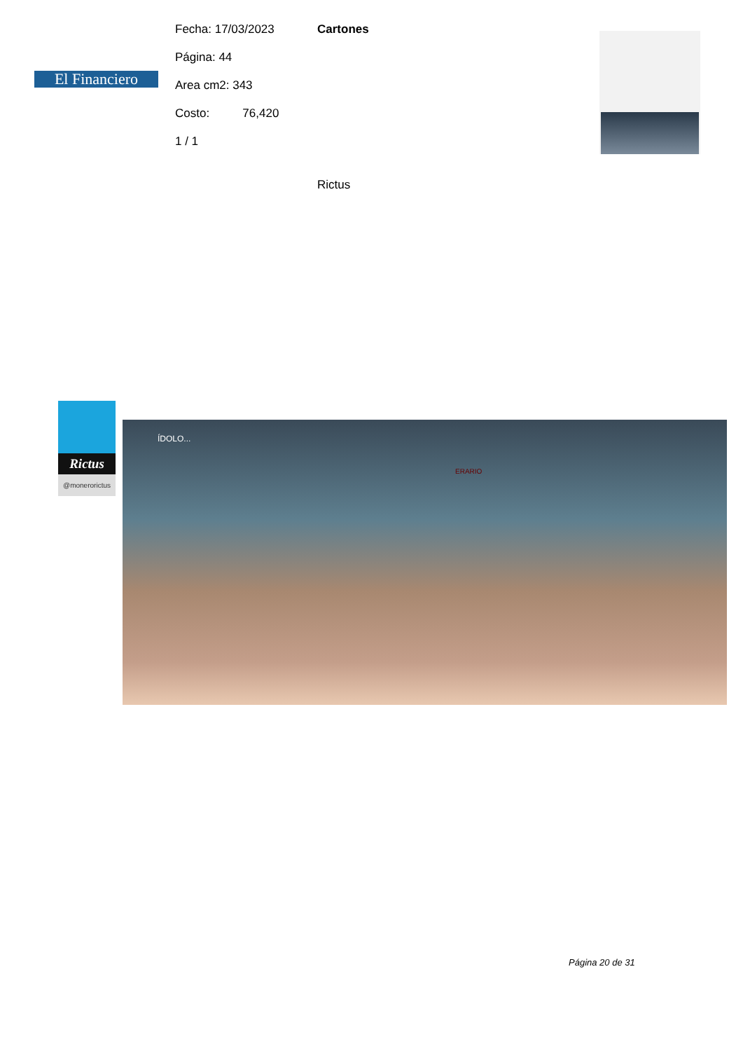El Financiero
Fecha: 17/03/2023
Página: 44
Area cm2: 343
Costo: 76,420
1 / 1
Cartones
Rictus
Rictus
@monerorictus
ÍDOLO...
ERARIO
Página 20 de 31